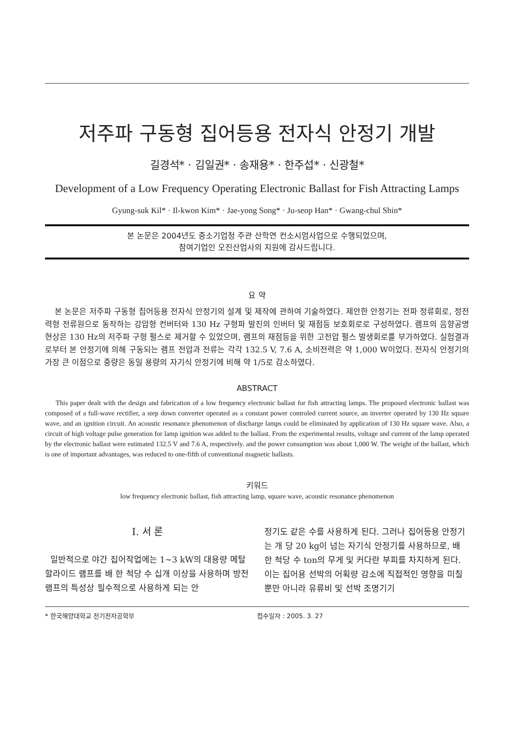저주파 구동형 집어등용 전자식 안정기 개발
길경석* · 김일권* · 송재용* · 한주섭* · 신광철*
Development of a Low Frequency Operating Electronic Ballast for Fish Attracting Lamps
Gyung-suk Kil* · Il-kwon Kim* · Jae-yong Song* · Ju-seop Han* · Gwang-chul Shin*
본 논문은 2004년도 중소기업청 주관 산학연 컨소시엄사업으로 수행되었으며,
참여기업인 오진산업사의 지원에 감사드립니다.
요 약
본 논문은 저주파 구동형 집어등용 전자식 안정기의 설계 및 제작에 관하여 기술하였다. 제안한 안정기는 전파 정류회로, 정전력형 전류원으로 동작하는 강압형 컨버터와 130 Hz 구형파 발진의 인버터 및 재점등 보호회로로 구성하였다. 램프의 음향공명현상은 130 Hz의 저주파 구형 펄스로 제거할 수 있었으며, 램프의 재점등을 위한 고전압 펄스 발생회로를 부가하였다. 실험결과로부터 본 안정기에 의해 구동되는 램프 전압과 전류는 각각 132.5 V, 7.6 A, 소비전력은 약 1,000 W이었다. 전자식 안정기의 가장 큰 이점으로 중량은 동일 용량의 자기식 안정기에 비해 약 1/5로 감소하였다.
ABSTRACT
This paper dealt with the design and fabrication of a low frequency electronic ballast for fish attracting lamps. The proposed electronic ballast was composed of a full-wave rectifier, a step down converter operated as a constant power controled current source, an inverter operated by 130 Hz square wave, and an ignition circuit. An acoustic resonance phenomenon of discharge lamps could be eliminated by application of 130 Hz square wave. Also, a circuit of high voltage pulse generation for lamp ignition was added to the ballast. From the experimental results, voltage and current of the lamp operated by the electronic ballast were estimated 132.5 V and 7.6 A, respectively. and the power consumption was about 1,000 W. The weight of the ballast, which is one of important advantages, was reduced to one-fifth of conventional magnetic ballasts.
키워드
low frequency electronic ballast, fish attracting lamp, square wave, acoustic resonance phenomenon
Ⅰ. 서 론
일반적으로 야간 집어작업에는 1~3 kW의 대용량 메탈할라이드 램프를 배 한 척당 수 십개 이상을 사용하며 방전램프의 특성상 필수적으로 사용하게 되는 안
정기도 같은 수를 사용하게 된다. 그러나 집어등용 안정기는 개 당 20 kg이 넘는 자기식 안정기를 사용하므로, 배 한 척당 수 ton의 무게 및 커다란 부피를 차지하게 된다. 이는 집어용 선박의 어획량 감소에 직접적인 영향을 미칠 뿐만 아니라 유류비 및 선박 조명기기
* 한국해양대학교 전기전자공학부 접수일자 : 2005. 3. 27